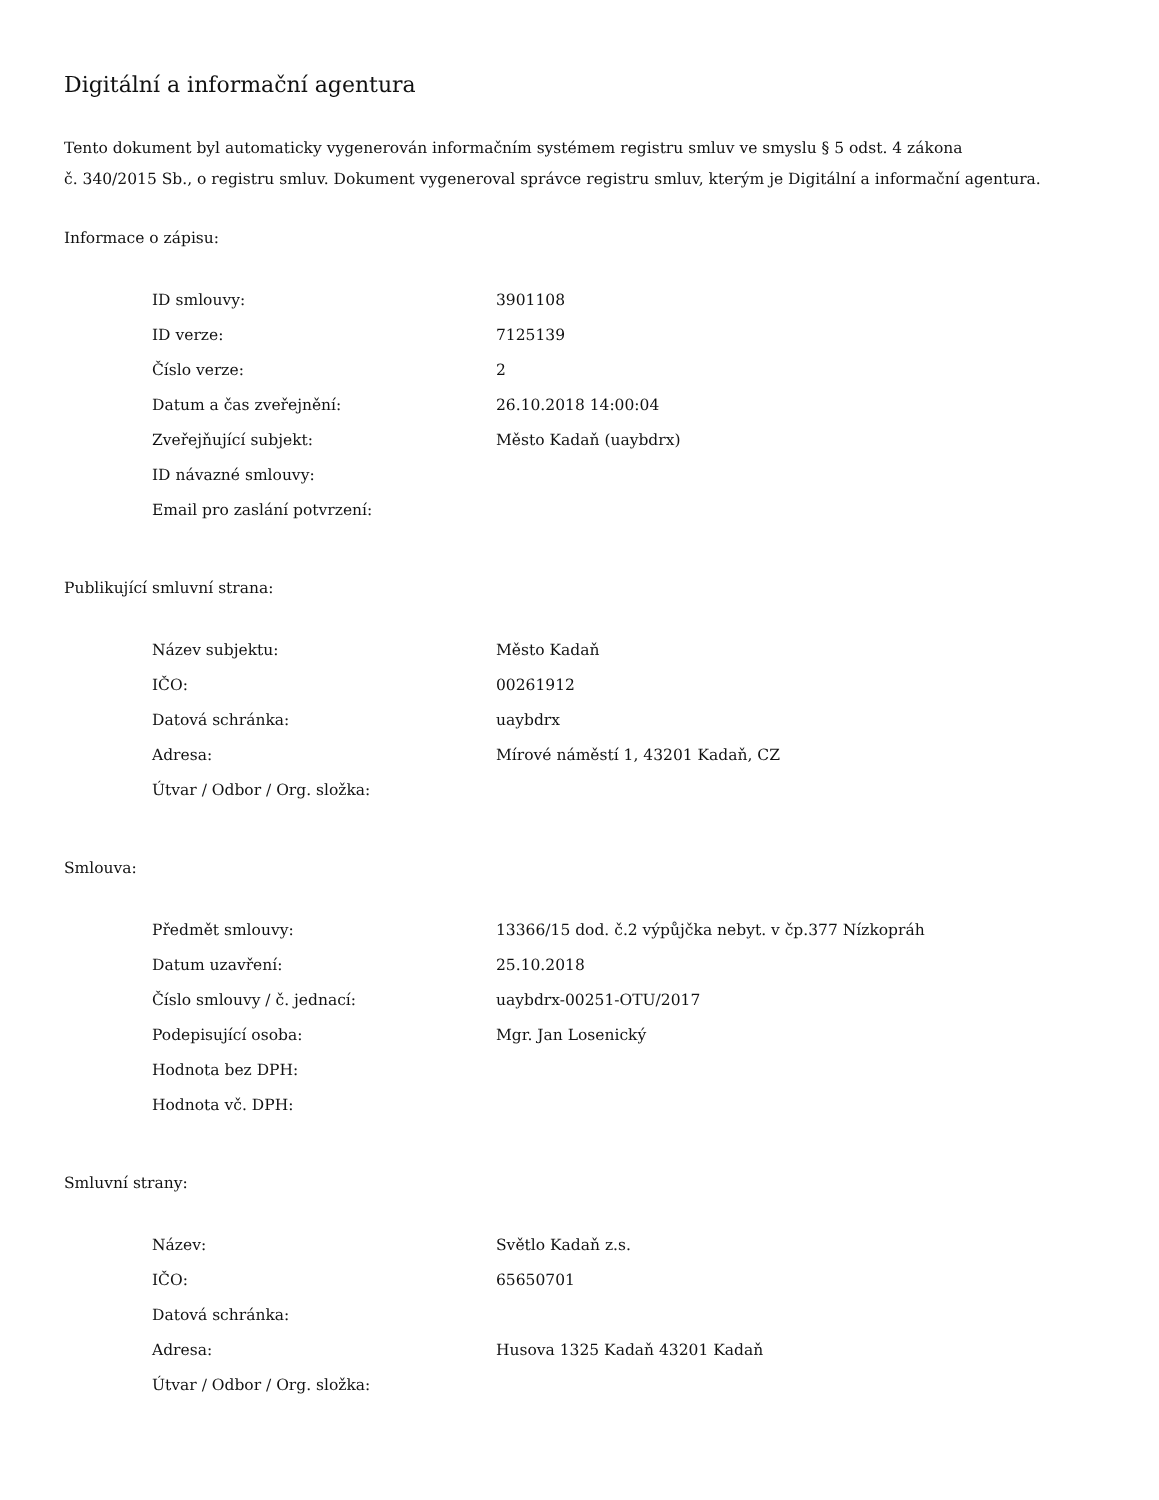Digitální a informační agentura
Tento dokument byl automaticky vygenerován informačním systémem registru smluv ve smyslu § 5 odst. 4 zákona
č. 340/2015 Sb., o registru smluv. Dokument vygeneroval správce registru smluv, kterým je Digitální a informační agentura.
Informace o zápisu:
| ID smlouvy: | 3901108 |
| ID verze: | 7125139 |
| Číslo verze: | 2 |
| Datum a čas zveřejnění: | 26.10.2018 14:00:04 |
| Zveřejňující subjekt: | Město Kadaň (uaybdrx) |
| ID návazné smlouvy: | |
| Email pro zaslání potvrzení: | |
Publikující smluvní strana:
| Název subjektu: | Město Kadaň |
| IČO: | 00261912 |
| Datová schránka: | uaybdrx |
| Adresa: | Mírové náměstí 1, 43201 Kadaň, CZ |
| Útvar / Odbor / Org. složka: | |
Smlouva:
| Předmět smlouvy: | 13366/15 dod. č.2 výpůjčka nebyt. v čp.377 Nízkopráh |
| Datum uzavření: | 25.10.2018 |
| Číslo smlouvy / č. jednací: | uaybdrx-00251-OTU/2017 |
| Podepisující osoba: | Mgr. Jan Losenický |
| Hodnota bez DPH: | |
| Hodnota vč. DPH: | |
Smluvní strany:
| Název: | Světlo Kadaň z.s. |
| IČO: | 65650701 |
| Datová schránka: | |
| Adresa: | Husova 1325 Kadaň 43201 Kadaň |
| Útvar / Odbor / Org. složka: | |